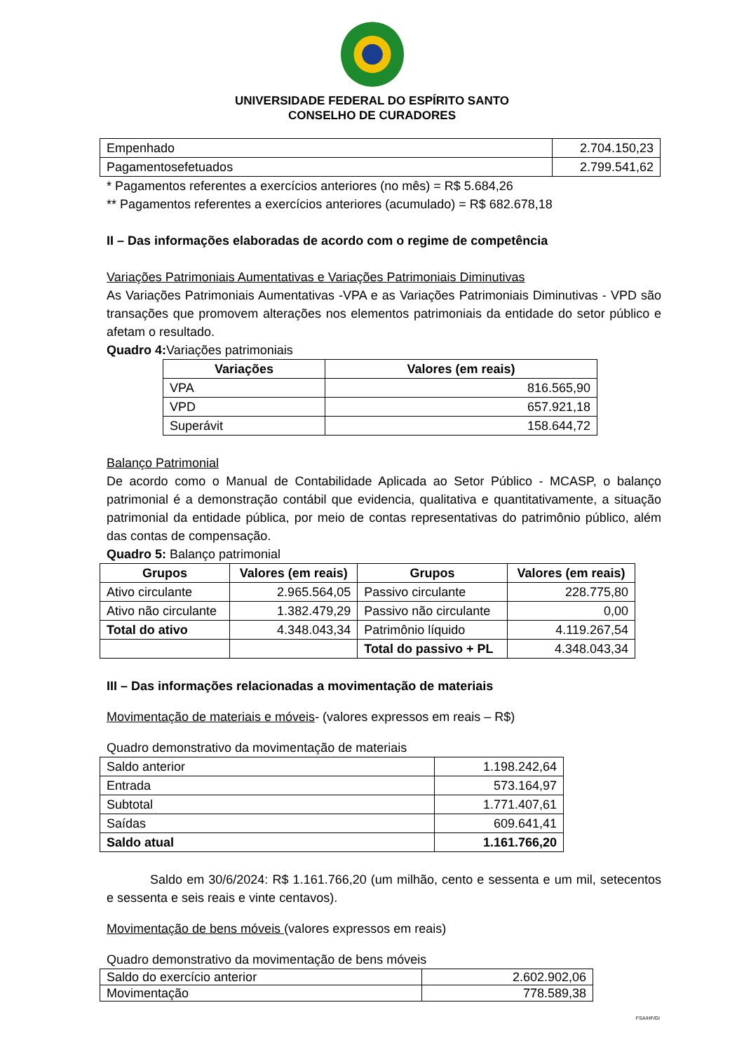UNIVERSIDADE FEDERAL DO ESPÍRITO SANTO
CONSELHO DE CURADORES
| Empenhado | 2.704.150,23 |
| Pagamentosefetuados | 2.799.541,62 |
* Pagamentos referentes a exercícios anteriores (no mês) = R$ 5.684,26
** Pagamentos referentes a exercícios anteriores (acumulado) = R$ 682.678,18
II – Das informações elaboradas de acordo com o regime de competência
Variações Patrimoniais Aumentativas e Variações Patrimoniais Diminutivas
As Variações Patrimoniais Aumentativas -VPA e as Variações Patrimoniais Diminutivas - VPD são transações que promovem alterações nos elementos patrimoniais da entidade do setor público e afetam o resultado.
Quadro 4: Variações patrimoniais
| Variações | Valores (em reais) |
| --- | --- |
| VPA | 816.565,90 |
| VPD | 657.921,18 |
| Superávit | 158.644,72 |
Balanço Patrimonial
De acordo como o Manual de Contabilidade Aplicada ao Setor Público - MCASP, o balanço patrimonial é a demonstração contábil que evidencia, qualitativa e quantitativamente, a situação patrimonial da entidade pública, por meio de contas representativas do patrimônio público, além das contas de compensação.
Quadro 5: Balanço patrimonial
| Grupos | Valores (em reais) | Grupos | Valores (em reais) |
| --- | --- | --- | --- |
| Ativo circulante | 2.965.564,05 | Passivo circulante | 228.775,80 |
| Ativo não circulante | 1.382.479,29 | Passivo não circulante | 0,00 |
| Total do ativo | 4.348.043,34 | Patrimônio líquido | 4.119.267,54 |
| | | Total do passivo + PL | 4.348.043,34 |
III – Das informações relacionadas a movimentação de materiais
Movimentação de materiais e móveis- (valores expressos em reais – R$)
Quadro demonstrativo da movimentação de materiais
| Saldo anterior | 1.198.242,64 |
| Entrada | 573.164,97 |
| Subtotal | 1.771.407,61 |
| Saídas | 609.641,41 |
| Saldo atual | 1.161.766,20 |
Saldo em 30/6/2024: R$ 1.161.766,20 (um milhão, cento e sessenta e um mil, setecentos e sessenta e seis reais e vinte centavos).
Movimentação de bens móveis (valores expressos em reais)
Quadro demonstrativo da movimentação de bens móveis
| Saldo do exercício anterior | 2.602.902,06 |
| Movimentação | 778.589,38 |
FSA/HF/GI